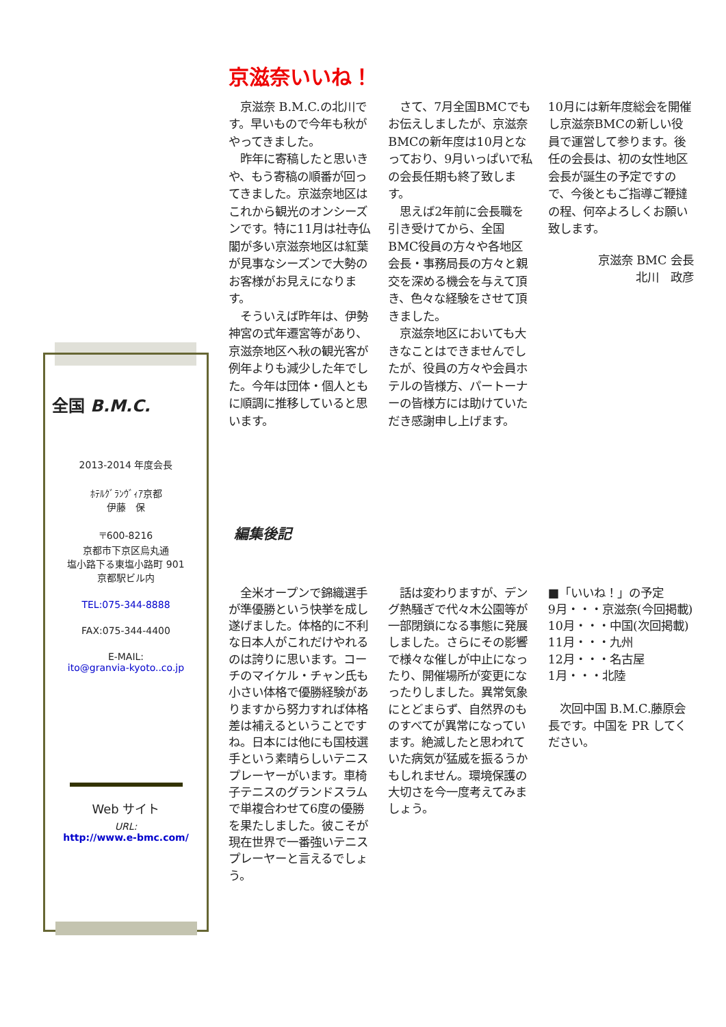全国 B.M.C.
2013-2014 年度会長
ﾎﾃﾙｸﾞﾗﾝｳﾞｨｱ京都
伊藤　保
〒600-8216
京都市下京区烏丸通
塩小路下る東塩小路町 901
京都駅ビル内
TEL:075-344-8888
FAX:075-344-4400
E-MAIL:
ito@granvia-kyoto..co.jp
Web サイト
URL:
http://www.e-bmc.com/
京滋奈いいね！
　京滋奈 B.M.C.の北川です。早いもので今年も秋がやってきました。
　昨年に寄稿したと思いきや、もう寄稿の順番が回ってきました。京滋奈地区はこれから観光のオンシーズンです。特に11月は社寺仏閣が多い京滋奈地区は紅葉が見事なシーズンで大勢のお客様がお見えになります。
　そういえば昨年は、伊勢神宮の式年遷宮等があり、京滋奈地区へ秋の観光客が例年よりも減少した年でした。今年は団体・個人ともに順調に推移していると思います。
　さて、7月全国BMCでもお伝えしましたが、京滋奈BMCの新年度は10月となっており、9月いっぱいで私の会長任期も終了致します。
　思えば2年前に会長職を引き受けてから、全国BMC役員の方々や各地区会長・事務局長の方々と親交を深める機会を与えて頂き、色々な経験をさせて頂きました。
　京滋奈地区においても大きなことはできませんでしたが、役員の方々や会員ホテルの皆様方、パートーナーの皆様方には助けていただき感謝申し上げます。
10月には新年度総会を開催し京滋奈BMCの新しい役員で運営して参ります。後任の会長は、初の女性地区会長が誕生の予定ですので、今後ともご指導ご鞭撻の程、何卒よろしくお願い致します。
京滋奈 BMC 会長
北川　政彦
編集後記
　全米オープンで錦織選手が準優勝という快挙を成し遂げました。体格的に不利な日本人がこれだけやれるのは誇りに思います。コーチのマイケル・チャン氏も小さい体格で優勝経験がありますから努力すれば体格差は補えるということですね。日本には他にも国枝選手という素晴らしいテニスプレーヤーがいます。車椅子テニスのグランドスラムで単複合わせて6度の優勝を果たしました。彼こそが現在世界で一番強いテニスプレーヤーと言えるでしょう。
　話は変わりますが、デング熱騒ぎで代々木公園等が一部閉鎖になる事態に発展しました。さらにその影響で様々な催しが中止になったり、開催場所が変更になったりしました。異常気象にとどまらず、自然界のものすべてが異常になっています。絶滅したと思われていた病気が猛威を振るうかもしれません。環境保護の大切さを今一度考えてみましょう。
■「いいね！」の予定
9月・・・京滋奈(今回掲載)
10月・・・中国(次回掲載)
11月・・・九州
12月・・・名古屋
1月・・・北陸
　次回中国 B.M.C.藤原会長です。中国を PR してください。